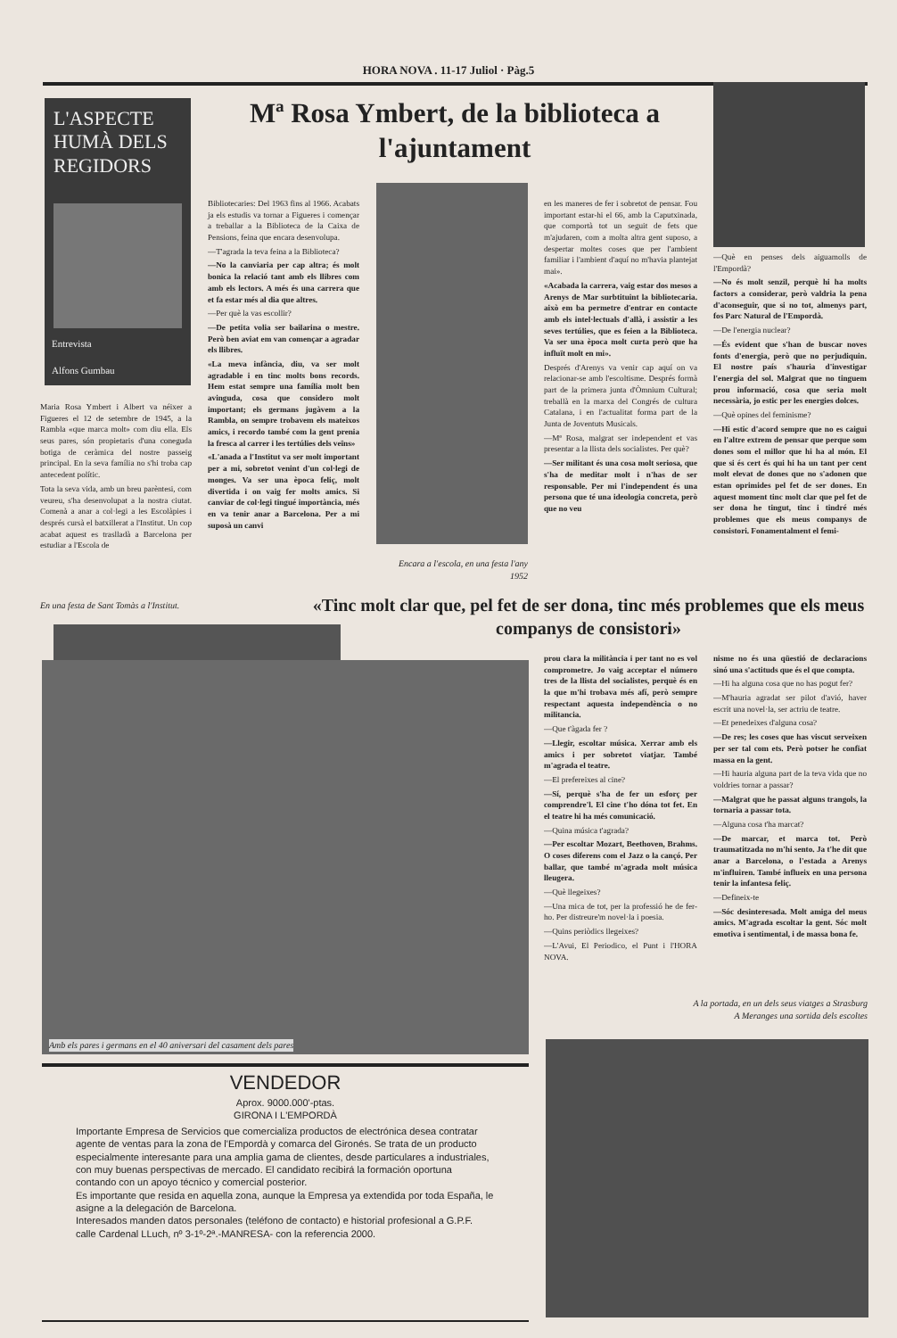HORA NOVA . 11-17 Juliol · Pàg.5
L'ASPECTE HUMÀ DELS REGIDORS
Entrevista
Alfons Gumbau
Mª Rosa Ymbert, de la biblioteca a l'ajuntament
Maria Rosa Ymbert i Albert va néixer a Figueres el 12 de setembre de 1945, a la Rambla «que marca molt» com diu ella. Els seus pares, són propietaris d'una coneguda botiga de ceràmica del nostre passeig principal. En la seva família no s'hi troba cap antecedent polític.
Tota la seva vida, amb un breu parèntesi, com veureu, s'ha desenvolupat a la nostra ciutat. Comenà a anar a col·legi a les Escolàpies i després cursà el batxillerat a l'Institut. Un cop acabat aquest es traslladà a Barcelona per estudiar a l'Escola de
Bibliotecaries: Del 1963 fins al 1966. Acabats ja els estudis va tornar a Figueres i començar a treballar a la Biblioteca de la Caixa de Pensions, feina que encara desenvolupa.
—T'agrada la teva feina a la Biblioteca?
—No la canviaria per cap altra; és molt bonica la relació tant amb els llibres com amb els lectors. A més és una carrera que et fa estar més al dia que altres.
—Per què la vas escollir?
—De petita volia ser bailarina o mestre. Però ben aviat em van començar a agradar els llibres.
«La meva infància, diu, va ser molt agradable i en tinc molts bons records. Hem estat sempre una família molt ben avinguda, cosa que considero molt important; els germans jugàvem a la Rambla, on sempre trobavem els mateixos amics, i recordo també com la gent prenia la fresca al carrer i les tertúlies dels veïns»
«L'anada a l'Institut va ser molt important per a mi, sobretot venint d'un col·legi de monges. Va ser una època feliç, molt divertida i on vaig fer molts amics. Si canviar de col·legi tingué importància, més en va tenir anar a Barcelona. Per a mi suposà un canvi
Encara a l'escola, en una festa l'any 1952
en les maneres de fer i sobretot de pensar. Fou important estar-hi el 66, amb la Caputxinada, que comportà tot un seguit de fets que m'ajudaren, com a molta altra gent suposo, a despertar moltes coses que per l'ambient familiar i l'ambient d'aquí no m'havia plantejat mai».
«Acabada la carrera, vaig estar dos mesos a Arenys de Mar surbtituint la bibliotecaria. això em ba permetre d'entrar en contacte amb els intel·lectuals d'allà, i assistir a les seves tertúlies, que es feien a la Biblioteca. Va ser una època molt curta però que ha influït molt en mi».
Després d'Arenys va venir cap aquí on va relacionar-se amb l'escoltisme. Després formà part de la primera junta d'Òmnium Cultural; treballà en la marxa del Congrés de cultura Catalana, i en l'actualitat forma part de la Junta de Joventuts Musicals.
—Mª Rosa, malgrat ser independent et vas presentar a la llista dels socialistes. Per què?
—Ser militant és una cosa molt seriosa, que s'ha de meditar molt i n'has de ser responsable. Per mi l'independent és una persona que té una ideologia concreta, però que no veu
—Què en penses dels aiguamolls de l'Empordà?
—No és molt senzil, perquè hi ha molts factors a considerar, però valdria la pena d'aconseguir, que si no tot, almenys part, fos Parc Natural de l'Empordà.
—De l'energia nuclear?
—És evident que s'han de buscar noves fonts d'energia, però que no perjudiquin. El nostre país s'hauria d'investigar l'energia del sol. Malgrat que no tinguem prou informació, cosa que seria molt necessària, jo estic per les energies dolces.
—Què opines del feminisme?
—Hi estic d'acord sempre que no es caigui en l'altre extrem de pensar que perque som dones som el millor que hi ha al món. El que si és cert és qui hi ha un tant per cent molt elevat de dones que no s'adonen que estan oprimides pel fet de ser dones. En aquest moment tinc molt clar que pel fet de ser dona he tingut, tinc i tindré més problemes que els meus companys de consistori. Fonamentalment el femi-
En una festa de Sant Tomàs a l'Institut.
«Tinc molt clar que, pel fet de ser dona, tinc més problemes que els meus companys de consistori»
Amb els pares i germans en el 40 aniversari del casament dels pares
prou clara la militància i per tant no es vol comprometre. Jo vaig acceptar el número tres de la llista del socialistes, perquè és en la que m'hi trobava més afí, però sempre respectant aquesta independència o no militancia.
—Que t'àgada fer ?
—Llegir, escoltar música. Xerrar amb els amics i per sobretot viatjar. També m'agrada el teatre.
—El prefereixes al cine?
—Sí, perquè s'ha de fer un esforç per comprendre'l. El cine t'ho dóna tot fet. En el teatre hi ha més comunicació.
—Quina música t'agrada?
—Per escoltar Mozart, Beethoven, Brahms. O coses diferens com el Jazz o la cançó. Per ballar, que també m'agrada molt música lleugera.
—Què llegeixes?
—Una mica de tot, per la professió he de fer-ho. Per distreure'm novel·la i poesia.
—Quins periòdics llegeixes?
—L'Avui, El Periodico, el Punt i l'HORA NOVA.
nisme no és una qüestió de declaracions sinó una s'actituds que és el que compta.
—Hi ha alguna cosa que no has pogut fer?
—M'hauria agradat ser pilot d'avió, haver escrit una novel·la, ser actriu de teatre.
—Et penedeixes d'alguna cosa?
—De res; les coses que has viscut serveixen per ser tal com ets. Però potser he confiat massa en la gent.
—Hi hauria alguna part de la teva vida que no voldries tornar a passar?
—Malgrat que he passat alguns trangols, la tornaria a passar tota.
—Alguna cosa t'ha marcat?
—De marcar, et marca tot. Però traumatitzada no m'hi sento. Ja t'he dit que anar a Barcelona, o l'estada a Arenys m'influiren. També influeix en una persona tenir la infantesa feliç.
—Defineix-te
—Sóc desinteresada. Molt amiga del meus amics. M'agrada escoltar la gent. Sóc molt emotiva i sentimental, i de massa bona fe.
A la portada, en un dels seus viatges a Strasburg
A Meranges una sortida dels escoltes
VENDEDOR
Aprox. 9000.000'-ptas.
GIRONA I L'EMPORDÀ
Importante Empresa de Servicios que comercializa productos de electrónica desea contratar agente de ventas para la zona de l'Empordà y comarca del Gironés. Se trata de un producto especialmente interesante para una amplia gama de clientes, desde particulares a industriales, con muy buenas perspectivas de mercado. El candidato recibirá la formación oportuna contando con un apoyo técnico y comercial posterior.
Es importante que resida en aquella zona, aunque la Empresa ya extendida por toda España, le asigne a la delegación de Barcelona.
Interesados manden datos personales (teléfono de contacto) e historial profesional a G.P.F. calle Cardenal LLuch, nº 3-1º-2ª.-MANRESA- con la referencia 2000.